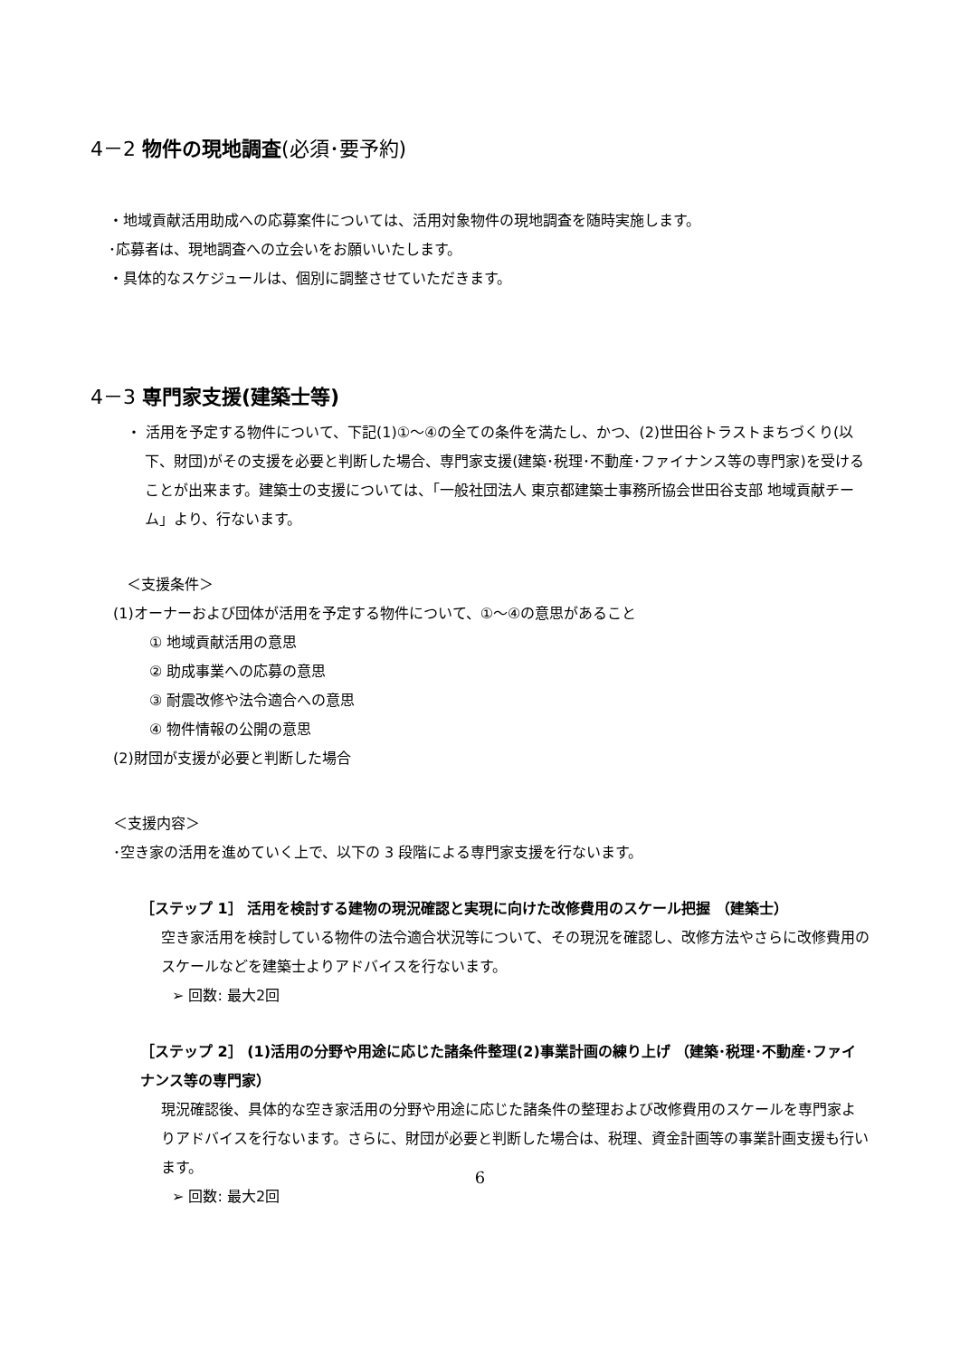4－2 物件の現地調査(必須･要予約)
・地域貢献活用助成への応募案件については、活用対象物件の現地調査を随時実施します。
･応募者は、現地調査への立会いをお願いいたします。
・具体的なスケジュールは、個別に調整させていただきます。
4－3 専門家支援(建築士等)
・ 活用を予定する物件について、下記(1)①～④の全ての条件を満たし、かつ、(2)世田谷トラストまちづくり(以下、財団)がその支援を必要と判断した場合、専門家支援(建築･税理･不動産･ファイナンス等の専門家)を受けることが出来ます。建築士の支援については、「一般社団法人 東京都建築士事務所協会世田谷支部 地域貢献チーム」より、行ないます。
＜支援条件＞
(1)オーナーおよび団体が活用を予定する物件について、①～④の意思があること
① 地域貢献活用の意思
② 助成事業への応募の意思
③ 耐震改修や法令適合への意思
④ 物件情報の公開の意思
(2)財団が支援が必要と判断した場合
＜支援内容＞
･空き家の活用を進めていく上で、以下の 3 段階による専門家支援を行ないます。
［ステップ 1］ 活用を検討する建物の現況確認と実現に向けた改修費用のスケール把握 （建築士）
空き家活用を検討している物件の法令適合状況等について、その現況を確認し、改修方法やさらに改修費用のスケールなどを建築士よりアドバイスを行ないます。
➢ 回数: 最大2回
［ステップ 2］ (1)活用の分野や用途に応じた諸条件整理(2)事業計画の練り上げ （建築･税理･不動産･ファイナンス等の専門家）
現況確認後、具体的な空き家活用の分野や用途に応じた諸条件の整理および改修費用のスケールを専門家よりアドバイスを行ないます。さらに、財団が必要と判断した場合は、税理、資金計画等の事業計画支援も行います。
➢ 回数: 最大2回
6